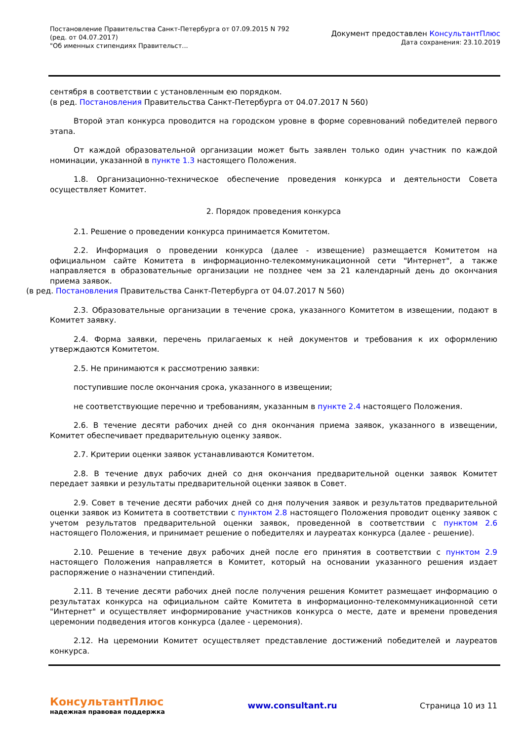Постановление Правительства Санкт-Петербурга от 07.09.2015 N 792
(ред. от 04.07.2017)
"Об именных стипендиях Правительст...
Документ предоставлен КонсультантПлюс
Дата сохранения: 23.10.2019
сентября в соответствии с установленным ею порядком.
(в ред. Постановления Правительства Санкт-Петербурга от 04.07.2017 N 560)
Второй этап конкурса проводится на городском уровне в форме соревнований победителей первого этапа.
От каждой образовательной организации может быть заявлен только один участник по каждой номинации, указанной в пункте 1.3 настоящего Положения.
1.8. Организационно-техническое обеспечение проведения конкурса и деятельности Совета осуществляет Комитет.
2. Порядок проведения конкурса
2.1. Решение о проведении конкурса принимается Комитетом.
2.2. Информация о проведении конкурса (далее - извещение) размещается Комитетом на официальном сайте Комитета в информационно-телекоммуникационной сети "Интернет", а также направляется в образовательные организации не позднее чем за 21 календарный день до окончания приема заявок.
(в ред. Постановления Правительства Санкт-Петербурга от 04.07.2017 N 560)
2.3. Образовательные организации в течение срока, указанного Комитетом в извещении, подают в Комитет заявку.
2.4. Форма заявки, перечень прилагаемых к ней документов и требования к их оформлению утверждаются Комитетом.
2.5. Не принимаются к рассмотрению заявки:
поступившие после окончания срока, указанного в извещении;
не соответствующие перечню и требованиям, указанным в пункте 2.4 настоящего Положения.
2.6. В течение десяти рабочих дней со дня окончания приема заявок, указанного в извещении, Комитет обеспечивает предварительную оценку заявок.
2.7. Критерии оценки заявок устанавливаются Комитетом.
2.8. В течение двух рабочих дней со дня окончания предварительной оценки заявок Комитет передает заявки и результаты предварительной оценки заявок в Совет.
2.9. Совет в течение десяти рабочих дней со дня получения заявок и результатов предварительной оценки заявок из Комитета в соответствии с пунктом 2.8 настоящего Положения проводит оценку заявок с учетом результатов предварительной оценки заявок, проведенной в соответствии с пунктом 2.6 настоящего Положения, и принимает решение о победителях и лауреатах конкурса (далее - решение).
2.10. Решение в течение двух рабочих дней после его принятия в соответствии с пунктом 2.9 настоящего Положения направляется в Комитет, который на основании указанного решения издает распоряжение о назначении стипендий.
2.11. В течение десяти рабочих дней после получения решения Комитет размещает информацию о результатах конкурса на официальном сайте Комитета в информационно-телекоммуникационной сети "Интернет" и осуществляет информирование участников конкурса о месте, дате и времени проведения церемонии подведения итогов конкурса (далее - церемония).
2.12. На церемонии Комитет осуществляет представление достижений победителей и лауреатов конкурса.
КонсультантПлюс
надежная правовая поддержка
www.consultant.ru Страница 10 из 11